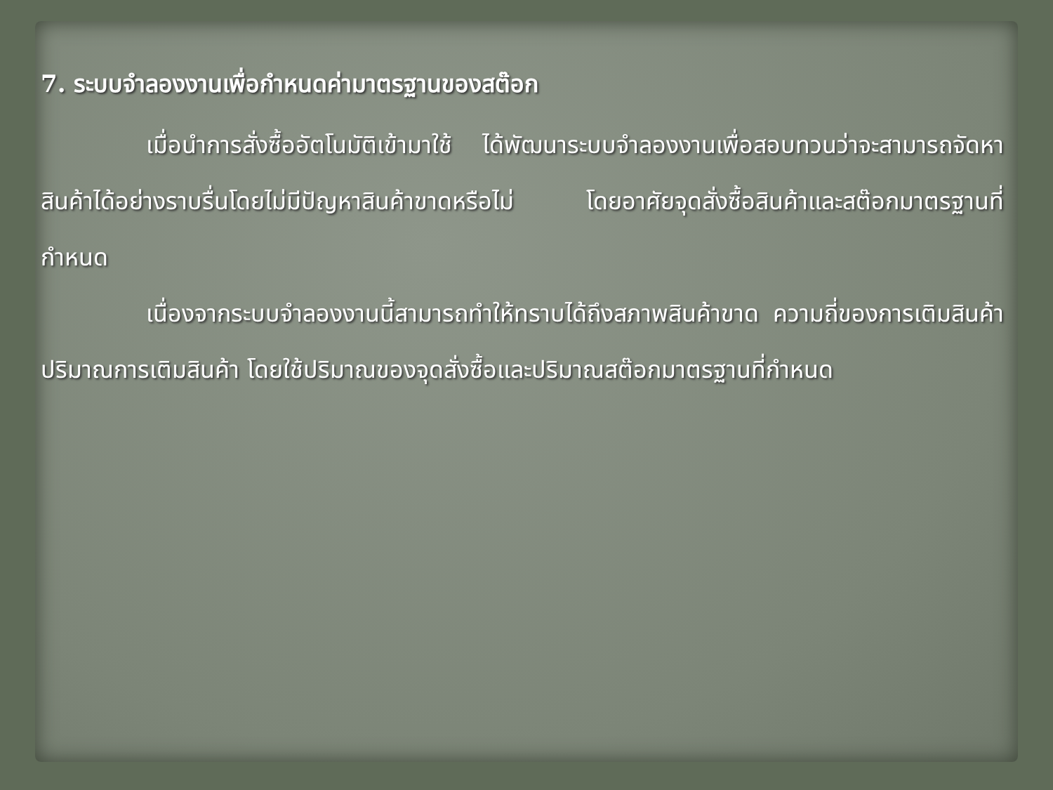7. ระบบจำลองงานเพื่อกำหนดค่ามาตรฐานของสต๊อก
เมื่อนำการสั่งซื้ออัตโนมัติเข้ามาใช้ ได้พัฒนาระบบจำลองงานเพื่อสอบทวนว่าจะสามารถจัดหาสินค้าได้อย่างราบรื่นโดยไม่มีปัญหาสินค้าขาดหรือไม่ โดยอาศัยจุดสั่งซื้อสินค้าและสต๊อกมาตรฐานที่กำหนด
เนื่องจากระบบจำลองงานนี้สามารถทำให้ทราบได้ถึงสภาพสินค้าขาด ความถี่ของการเติมสินค้า ปริมาณการเติมสินค้า โดยใช้ปริมาณของจุดสั่งซื้อและปริมาณสต๊อกมาตรฐานที่กำหนด